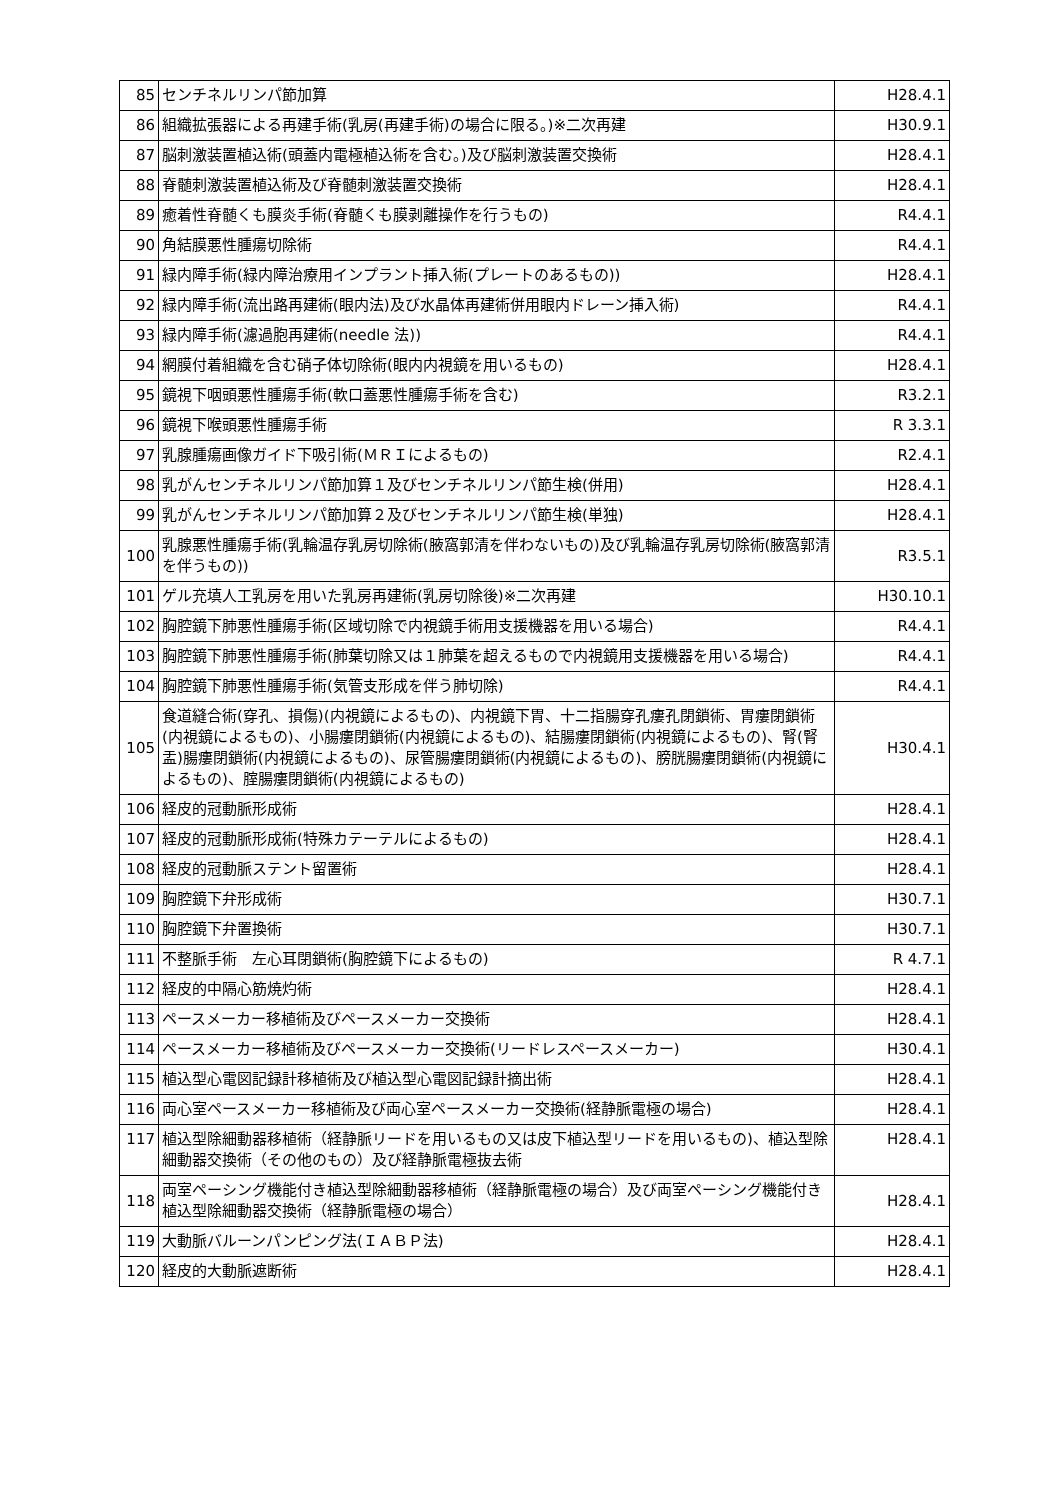| 85 | センチネルリンパ節加算 | H28.4.1 |
| 86 | 組織拡張器による再建手術(乳房(再建手術)の場合に限る。)※二次再建 | H30.9.1 |
| 87 | 脳刺激装置植込術(頭蓋内電極植込術を含む。)及び脳刺激装置交換術 | H28.4.1 |
| 88 | 脊髄刺激装置植込術及び脊髄刺激装置交換術 | H28.4.1 |
| 89 | 癒着性脊髄くも膜炎手術(脊髄くも膜剥離操作を行うもの) | R4.4.1 |
| 90 | 角結膜悪性腫瘍切除術 | R4.4.1 |
| 91 | 緑内障手術(緑内障治療用インプラント挿入術(プレートのあるもの)) | H28.4.1 |
| 92 | 緑内障手術(流出路再建術(眼内法)及び水晶体再建術併用眼内ドレーン挿入術) | R4.4.1 |
| 93 | 緑内障手術(濾過胞再建術(needle 法)) | R4.4.1 |
| 94 | 網膜付着組織を含む硝子体切除術(眼内内視鏡を用いるもの) | H28.4.1 |
| 95 | 鏡視下咽頭悪性腫瘍手術(軟口蓋悪性腫瘍手術を含む) | R3.2.1 |
| 96 | 鏡視下喉頭悪性腫瘍手術 | R 3.3.1 |
| 97 | 乳腺腫瘍画像ガイド下吸引術(ＭＲＩによるもの) | R2.4.1 |
| 98 | 乳がんセンチネルリンパ節加算１及びセンチネルリンパ節生検(併用) | H28.4.1 |
| 99 | 乳がんセンチネルリンパ節加算２及びセンチネルリンパ節生検(単独) | H28.4.1 |
| 100 | 乳腺悪性腫瘍手術(乳輪温存乳房切除術(腋窩郭清を伴わないもの)及び乳輪温存乳房切除術(腋窩郭清を伴うもの)) | R3.5.1 |
| 101 | ゲル充填人工乳房を用いた乳房再建術(乳房切除後)※二次再建 | H30.10.1 |
| 102 | 胸腔鏡下肺悪性腫瘍手術(区域切除で内視鏡手術用支援機器を用いる場合) | R4.4.1 |
| 103 | 胸腔鏡下肺悪性腫瘍手術(肺葉切除又は１肺葉を超えるもので内視鏡用支援機器を用いる場合) | R4.4.1 |
| 104 | 胸腔鏡下肺悪性腫瘍手術(気管支形成を伴う肺切除) | R4.4.1 |
| 105 | 食道縫合術(穿孔、損傷)(内視鏡によるもの)、内視鏡下胃、十二指腸穿孔瘻孔閉鎖術、胃瘻閉鎖術(内視鏡によるもの)、小腸瘻閉鎖術(内視鏡によるもの)、結腸瘻閉鎖術(内視鏡によるもの)、腎(腎盂)腸瘻閉鎖術(内視鏡によるもの)、尿管腸瘻閉鎖術(内視鏡によるもの)、膀胱腸瘻閉鎖術(内視鏡によるもの)、腟腸瘻閉鎖術(内視鏡によるもの) | H30.4.1 |
| 106 | 経皮的冠動脈形成術 | H28.4.1 |
| 107 | 経皮的冠動脈形成術(特殊カテーテルによるもの) | H28.4.1 |
| 108 | 経皮的冠動脈ステント留置術 | H28.4.1 |
| 109 | 胸腔鏡下弁形成術 | H30.7.1 |
| 110 | 胸腔鏡下弁置換術 | H30.7.1 |
| 111 | 不整脈手術 左心耳閉鎖術(胸腔鏡下によるもの) | R 4.7.1 |
| 112 | 経皮的中隔心筋焼灼術 | H28.4.1 |
| 113 | ペースメーカー移植術及びペースメーカー交換術 | H28.4.1 |
| 114 | ペースメーカー移植術及びペースメーカー交換術(リードレスペースメーカー) | H30.4.1 |
| 115 | 植込型心電図記録計移植術及び植込型心電図記録計摘出術 | H28.4.1 |
| 116 | 両心室ペースメーカー移植術及び両心室ペースメーカー交換術(経静脈電極の場合) | H28.4.1 |
| 117 | 植込型除細動器移植術（経静脈リードを用いるもの又は皮下植込型リードを用いるもの)、植込型除細動器交換術（その他のもの）及び経静脈電極抜去術 | H28.4.1 |
| 118 | 両室ペーシング機能付き植込型除細動器移植術（経静脈電極の場合）及び両室ペーシング機能付き植込型除細動器交換術（経静脈電極の場合） | H28.4.1 |
| 119 | 大動脈バルーンパンピング法(ＩＡＢＰ法) | H28.4.1 |
| 120 | 経皮的大動脈遮断術 | H28.4.1 |